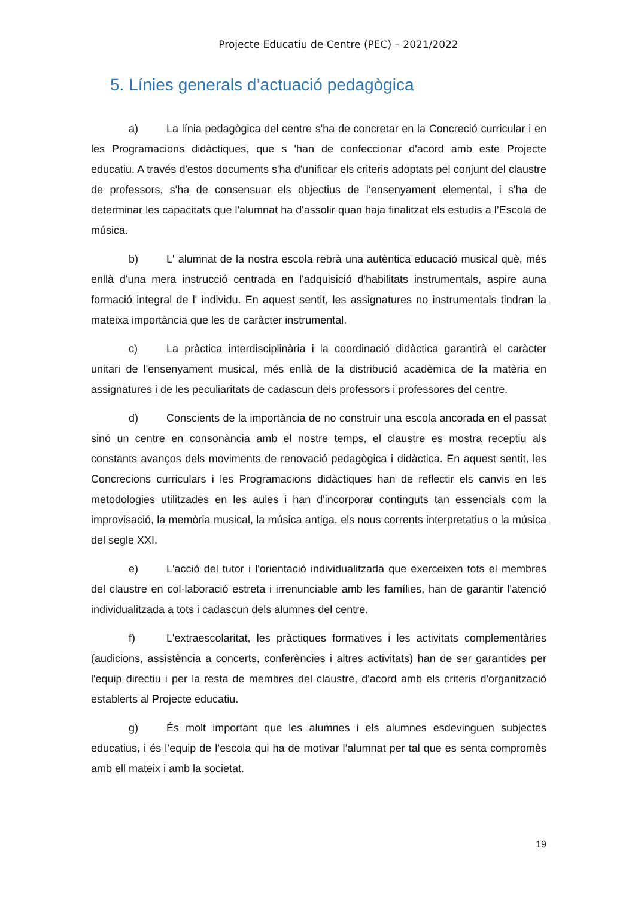Projecte Educatiu de Centre (PEC) – 2021/2022
5. Línies generals d’actuació pedagògica
a) La línia pedagògica del centre s'ha de concretar en la Concreció curricular i en les Programacions didàctiques, que s 'han de confeccionar d'acord amb este Projecte educatiu. A través d'estos documents s'ha d'unificar els criteris adoptats pel conjunt del claustre de professors, s'ha de consensuar els objectius de l‘ensenyament elemental, i s'ha de determinar les capacitats que l'alumnat ha d'assolir quan haja finalitzat els estudis a l’Escola de música.
b) L' alumnat de la nostra escola rebrà una autèntica educació musical què, més enllà d'una mera instrucció centrada en l'adquisició d'habilitats instrumentals, aspire auna formació integral de l' individu. En aquest sentit, les assignatures no instrumentals tindran la mateixa importància que les de caràcter instrumental.
c) La pràctica interdisciplinària i la coordinació didàctica garantirà el caràcter unitari de l'ensenyament musical, més enllà de la distribució acadèmica de la matèria en assignatures i de les peculiaritats de cadascun dels professors i professores del centre.
d) Conscients de la importància de no construir una escola ancorada en el passat sinó un centre en consonància amb el nostre temps, el claustre es mostra receptiu als constants avanços dels moviments de renovació pedagògica i didàctica. En aquest sentit, les Concrecions curriculars i les Programacions didàctiques han de reflectir els canvis en les metodologies utilitzades en les aules i han d'incorporar continguts tan essencials com la improvisació, la memòria musical, la música antiga, els nous corrents interpretatius o la música del segle XXI.
e) L'acció del tutor i l'orientació individualitzada que exerceixen tots el membres del claustre en col·laboració estreta i irrenunciable amb les famílies, han de garantir l'atenció individualitzada a tots i cadascun dels alumnes del centre.
f) L'extraescolaritat, les pràctiques formatives i les activitats complementàries (audicions, assistència a concerts, conferències i altres activitats) han de ser garantides per l'equip directiu i per la resta de membres del claustre, d'acord amb els criteris d'organització establerts al Projecte educatiu.
g) És molt important que les alumnes i els alumnes esdevinguen subjectes educatius, i és l’equip de l’escola qui ha de motivar l’alumnat per tal que es senta compromès amb ell mateix i amb la societat.
19